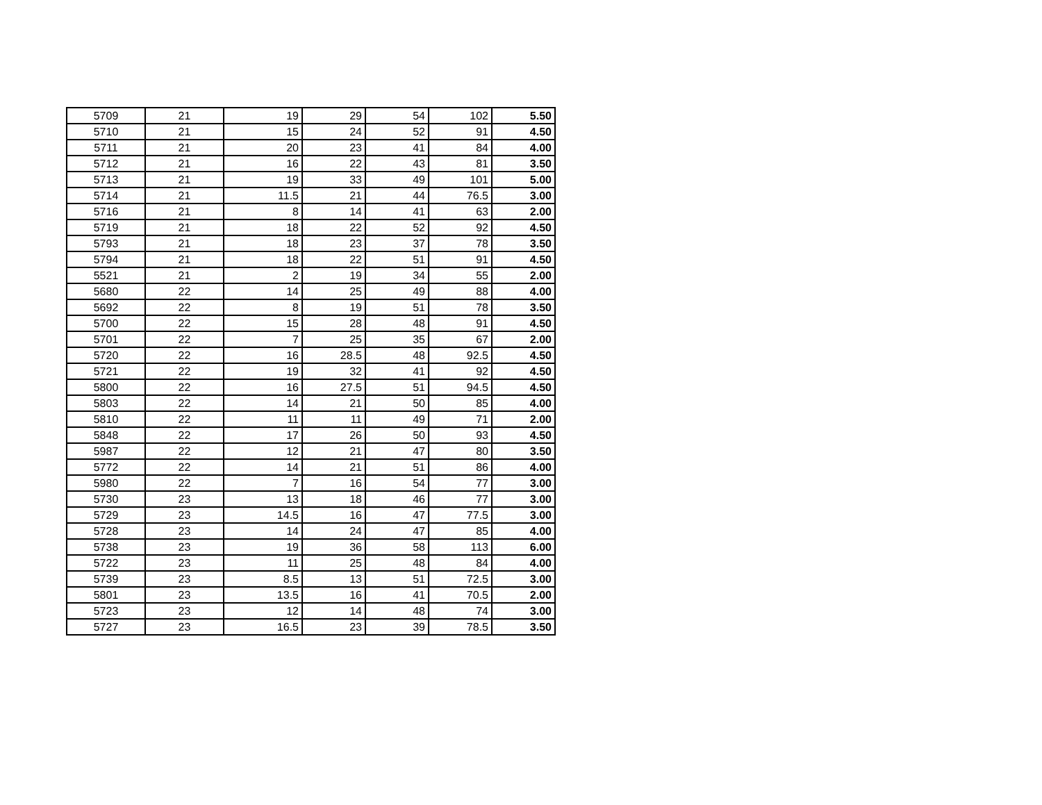| 5709 | 21 | 19 | 29 | 54 | 102 | 5.50 |
| 5710 | 21 | 15 | 24 | 52 | 91 | 4.50 |
| 5711 | 21 | 20 | 23 | 41 | 84 | 4.00 |
| 5712 | 21 | 16 | 22 | 43 | 81 | 3.50 |
| 5713 | 21 | 19 | 33 | 49 | 101 | 5.00 |
| 5714 | 21 | 11.5 | 21 | 44 | 76.5 | 3.00 |
| 5716 | 21 | 8 | 14 | 41 | 63 | 2.00 |
| 5719 | 21 | 18 | 22 | 52 | 92 | 4.50 |
| 5793 | 21 | 18 | 23 | 37 | 78 | 3.50 |
| 5794 | 21 | 18 | 22 | 51 | 91 | 4.50 |
| 5521 | 21 | 2 | 19 | 34 | 55 | 2.00 |
| 5680 | 22 | 14 | 25 | 49 | 88 | 4.00 |
| 5692 | 22 | 8 | 19 | 51 | 78 | 3.50 |
| 5700 | 22 | 15 | 28 | 48 | 91 | 4.50 |
| 5701 | 22 | 7 | 25 | 35 | 67 | 2.00 |
| 5720 | 22 | 16 | 28.5 | 48 | 92.5 | 4.50 |
| 5721 | 22 | 19 | 32 | 41 | 92 | 4.50 |
| 5800 | 22 | 16 | 27.5 | 51 | 94.5 | 4.50 |
| 5803 | 22 | 14 | 21 | 50 | 85 | 4.00 |
| 5810 | 22 | 11 | 11 | 49 | 71 | 2.00 |
| 5848 | 22 | 17 | 26 | 50 | 93 | 4.50 |
| 5987 | 22 | 12 | 21 | 47 | 80 | 3.50 |
| 5772 | 22 | 14 | 21 | 51 | 86 | 4.00 |
| 5980 | 22 | 7 | 16 | 54 | 77 | 3.00 |
| 5730 | 23 | 13 | 18 | 46 | 77 | 3.00 |
| 5729 | 23 | 14.5 | 16 | 47 | 77.5 | 3.00 |
| 5728 | 23 | 14 | 24 | 47 | 85 | 4.00 |
| 5738 | 23 | 19 | 36 | 58 | 113 | 6.00 |
| 5722 | 23 | 11 | 25 | 48 | 84 | 4.00 |
| 5739 | 23 | 8.5 | 13 | 51 | 72.5 | 3.00 |
| 5801 | 23 | 13.5 | 16 | 41 | 70.5 | 2.00 |
| 5723 | 23 | 12 | 14 | 48 | 74 | 3.00 |
| 5727 | 23 | 16.5 | 23 | 39 | 78.5 | 3.50 |